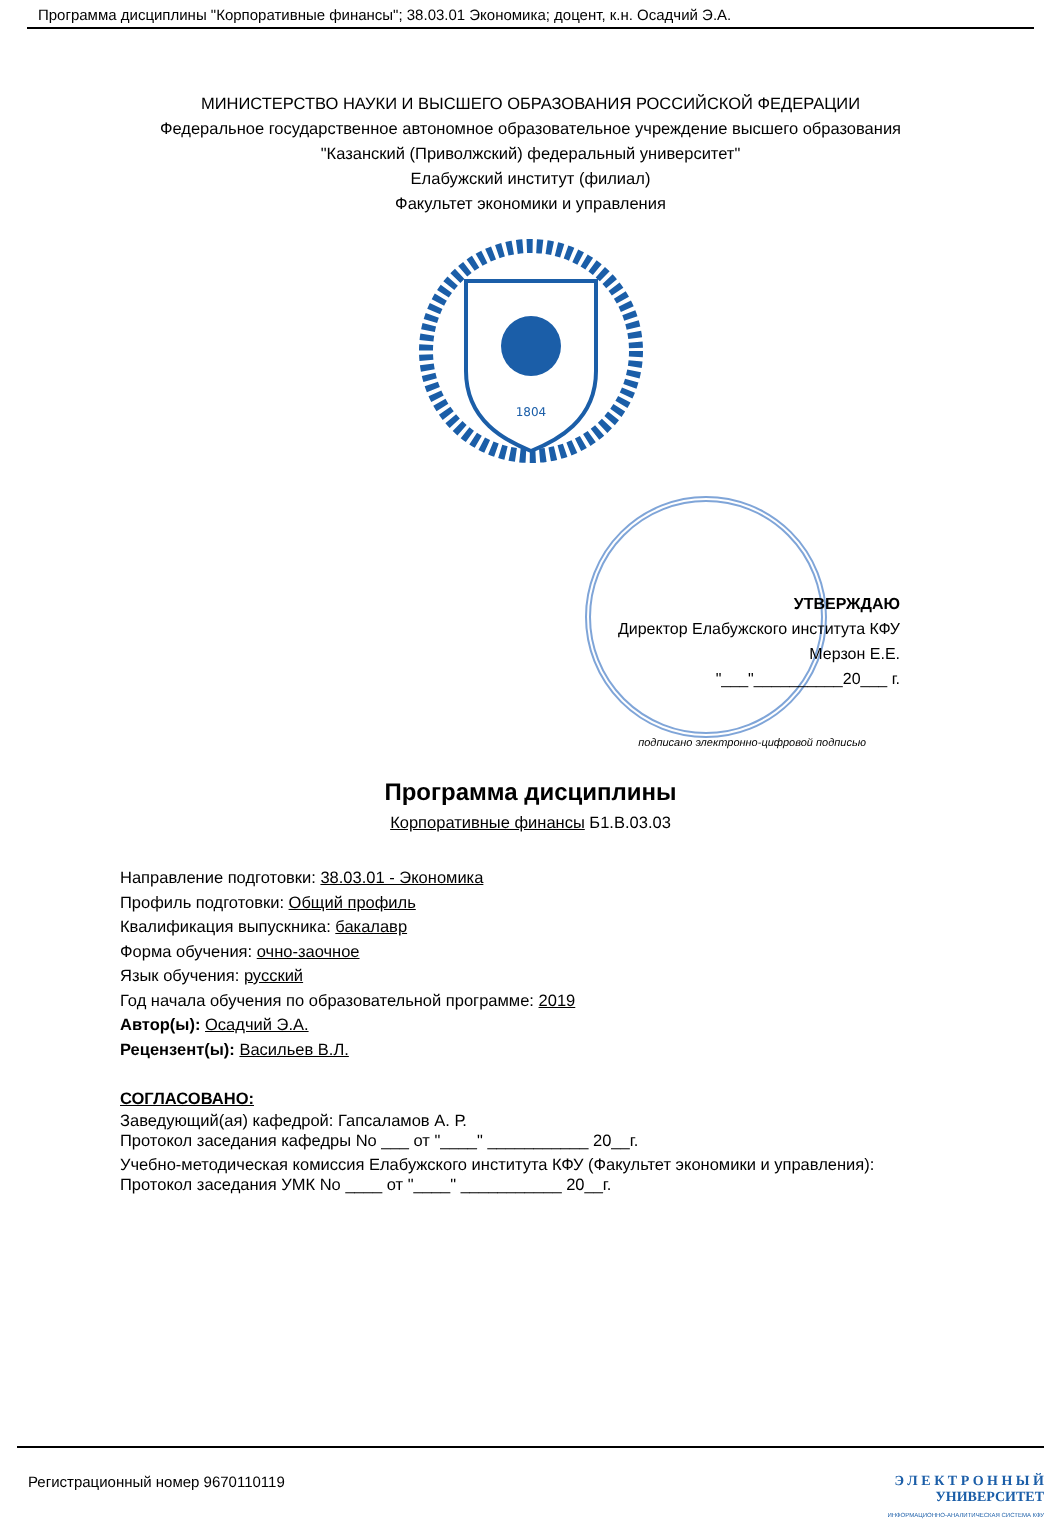Программа дисциплины "Корпоративные финансы"; 38.03.01 Экономика; доцент, к.н. Осадчий Э.А.
МИНИСТЕРСТВО НАУКИ И ВЫСШЕГО ОБРАЗОВАНИЯ РОССИЙСКОЙ ФЕДЕРАЦИИ
Федеральное государственное автономное образовательное учреждение высшего образования
"Казанский (Приволжский) федеральный университет"
Елабужский институт (филиал)
Факультет экономики и управления
1804
УТВЕРЖДАЮ
Директор Елабужского института КФУ
Мерзон Е.Е.
"___"__________20___ г.
подписано электронно-цифровой подписью
Программа дисциплины
Корпоративные финансы Б1.В.03.03
Направление подготовки: 38.03.01 - Экономика
Профиль подготовки: Общий профиль
Квалификация выпускника: бакалавр
Форма обучения: очно-заочное
Язык обучения: русский
Год начала обучения по образовательной программе: 2019
Автор(ы): Осадчий Э.А.
Рецензент(ы): Васильев В.Л.
СОГЛАСОВАНО:
Заведующий(ая) кафедрой: Гапсаламов А. Р.
Протокол заседания кафедры No ___ от "____" ___________ 20__г.
Учебно-методическая комиссия Елабужского института КФУ (Факультет экономики и управления):
Протокол заседания УМК No ____ от "____" ___________ 20__г.
Регистрационный номер 9670110119
Э Л Е К Т Р О Н Н Ы Й
УНИВЕРСИТЕТ
ИНФОРМАЦИОННО-АНАЛИТИЧЕСКАЯ СИСТЕМА КФУ